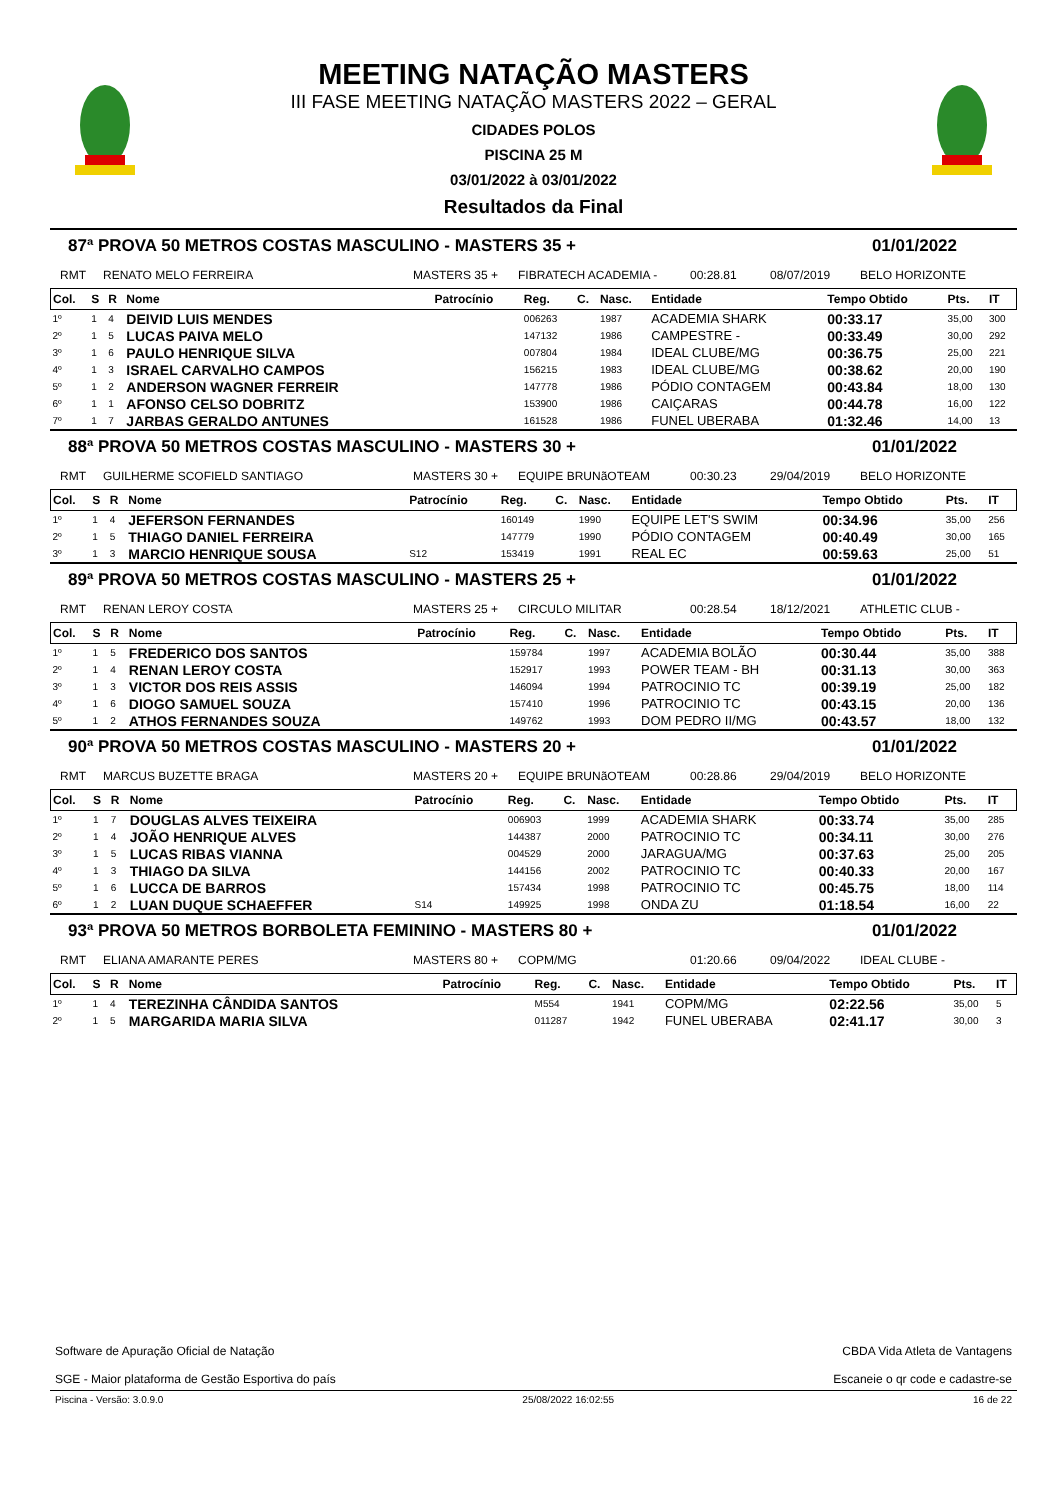MEETING NATAÇÃO MASTERS
III FASE MEETING NATAÇÃO MASTERS 2022 – GERAL
CIDADES POLOS
PISCINA 25 M
03/01/2022 à 03/01/2022
Resultados da Final
87ª PROVA 50 METROS COSTAS MASCULINO - MASTERS 35 + 01/01/2022
RMT RENATO MELO FERREIRA MASTERS 35 + FIBRATECH ACADEMIA - 00:28.81 08/07/2019 BELO HORIZONTE
| Col. | S | R | Nome | Patrocínio | Reg. | C. | Nasc. | Entidade | Tempo Obtido | Pts. | IT |
| --- | --- | --- | --- | --- | --- | --- | --- | --- | --- | --- | --- |
| 1º | 1 | 4 | DEIVID LUIS MENDES | | 006263 | | 1987 | ACADEMIA SHARK | 00:33.17 | 35,00 | 300 |
| 2º | 1 | 5 | LUCAS PAIVA MELO | | 147132 | | 1986 | CAMPESTRE - | 00:33.49 | 30,00 | 292 |
| 3º | 1 | 6 | PAULO HENRIQUE SILVA | | 007804 | | 1984 | IDEAL CLUBE/MG | 00:36.75 | 25,00 | 221 |
| 4º | 1 | 3 | ISRAEL CARVALHO CAMPOS | | 156215 | | 1983 | IDEAL CLUBE/MG | 00:38.62 | 20,00 | 190 |
| 5º | 1 | 2 | ANDERSON WAGNER FERREIR | | 147778 | | 1986 | PÓDIO CONTAGEM | 00:43.84 | 18,00 | 130 |
| 6º | 1 | 1 | AFONSO CELSO DOBRITZ | | 153900 | | 1986 | CAIÇARAS | 00:44.78 | 16,00 | 122 |
| 7º | 1 | 7 | JARBAS GERALDO ANTUNES | | 161528 | | 1986 | FUNEL UBERABA | 01:32.46 | 14,00 | 13 |
88ª PROVA 50 METROS COSTAS MASCULINO - MASTERS 30 + 01/01/2022
RMT GUILHERME SCOFIELD SANTIAGO MASTERS 30 + EQUIPE BRUNãOTEAM 00:30.23 29/04/2019 BELO HORIZONTE
| Col. | S | R | Nome | Patrocínio | Reg. | C. | Nasc. | Entidade | Tempo Obtido | Pts. | IT |
| --- | --- | --- | --- | --- | --- | --- | --- | --- | --- | --- | --- |
| 1º | 1 | 4 | JEFERSON FERNANDES | | 160149 | | 1990 | EQUIPE LET'S SWIM | 00:34.96 | 35,00 | 256 |
| 2º | 1 | 5 | THIAGO DANIEL FERREIRA | | 147779 | | 1990 | PÓDIO CONTAGEM | 00:40.49 | 30,00 | 165 |
| 3º | 1 | 3 | MARCIO HENRIQUE SOUSA | S12 | 153419 | | 1991 | REAL EC | 00:59.63 | 25,00 | 51 |
89ª PROVA 50 METROS COSTAS MASCULINO - MASTERS 25 + 01/01/2022
RMT RENAN LEROY COSTA MASTERS 25 + CIRCULO MILITAR 00:28.54 18/12/2021 ATHLETIC CLUB -
| Col. | S | R | Nome | Patrocínio | Reg. | C. | Nasc. | Entidade | Tempo Obtido | Pts. | IT |
| --- | --- | --- | --- | --- | --- | --- | --- | --- | --- | --- | --- |
| 1º | 1 | 5 | FREDERICO DOS SANTOS | | 159784 | | 1997 | ACADEMIA BOLÃO | 00:30.44 | 35,00 | 388 |
| 2º | 1 | 4 | RENAN LEROY COSTA | | 152917 | | 1993 | POWER TEAM - BH | 00:31.13 | 30,00 | 363 |
| 3º | 1 | 3 | VICTOR DOS REIS ASSIS | | 146094 | | 1994 | PATROCINIO TC | 00:39.19 | 25,00 | 182 |
| 4º | 1 | 6 | DIOGO SAMUEL SOUZA | | 157410 | | 1996 | PATROCINIO TC | 00:43.15 | 20,00 | 136 |
| 5º | 1 | 2 | ATHOS FERNANDES SOUZA | | 149762 | | 1993 | DOM PEDRO II/MG | 00:43.57 | 18,00 | 132 |
90ª PROVA 50 METROS COSTAS MASCULINO - MASTERS 20 + 01/01/2022
RMT MARCUS BUZETTE BRAGA MASTERS 20 + EQUIPE BRUNãOTEAM 00:28.86 29/04/2019 BELO HORIZONTE
| Col. | S | R | Nome | Patrocínio | Reg. | C. | Nasc. | Entidade | Tempo Obtido | Pts. | IT |
| --- | --- | --- | --- | --- | --- | --- | --- | --- | --- | --- | --- |
| 1º | 1 | 7 | DOUGLAS ALVES TEIXEIRA | | 006903 | | 1999 | ACADEMIA SHARK | 00:33.74 | 35,00 | 285 |
| 2º | 1 | 4 | JOÃO HENRIQUE ALVES | | 144387 | | 2000 | PATROCINIO TC | 00:34.11 | 30,00 | 276 |
| 3º | 1 | 5 | LUCAS RIBAS VIANNA | | 004529 | | 2000 | JARAGUA/MG | 00:37.63 | 25,00 | 205 |
| 4º | 1 | 3 | THIAGO DA SILVA | | 144156 | | 2002 | PATROCINIO TC | 00:40.33 | 20,00 | 167 |
| 5º | 1 | 6 | LUCCA DE BARROS | | 157434 | | 1998 | PATROCINIO TC | 00:45.75 | 18,00 | 114 |
| 6º | 1 | 2 | LUAN DUQUE SCHAEFFER | S14 | 149925 | | 1998 | ONDA ZU | 01:18.54 | 16,00 | 22 |
93ª PROVA 50 METROS BORBOLETA FEMININO - MASTERS 80 + 01/01/2022
RMT ELIANA AMARANTE PERES MASTERS 80 + COPM/MG 01:20.66 09/04/2022 IDEAL CLUBE -
| Col. | S | R | Nome | Patrocínio | Reg. | C. | Nasc. | Entidade | Tempo Obtido | Pts. | IT |
| --- | --- | --- | --- | --- | --- | --- | --- | --- | --- | --- | --- |
| 1º | 1 | 4 | TEREZINHA CÂNDIDA SANTOS | | M554 | | 1941 | COPM/MG | 02:22.56 | 35,00 | 5 |
| 2º | 1 | 5 | MARGARIDA MARIA SILVA | | 011287 | | 1942 | FUNEL UBERABA | 02:41.17 | 30,00 | 3 |
Software de Apuração Oficial de Natação
SGE - Maior plataforma de Gestão Esportiva do país
CBDA Vida Atleta de Vantagens
Escaneie o qr code e cadastre-se
Piscina - Versão: 3.0.9.0 25/08/2022 16:02:55 16 de 22